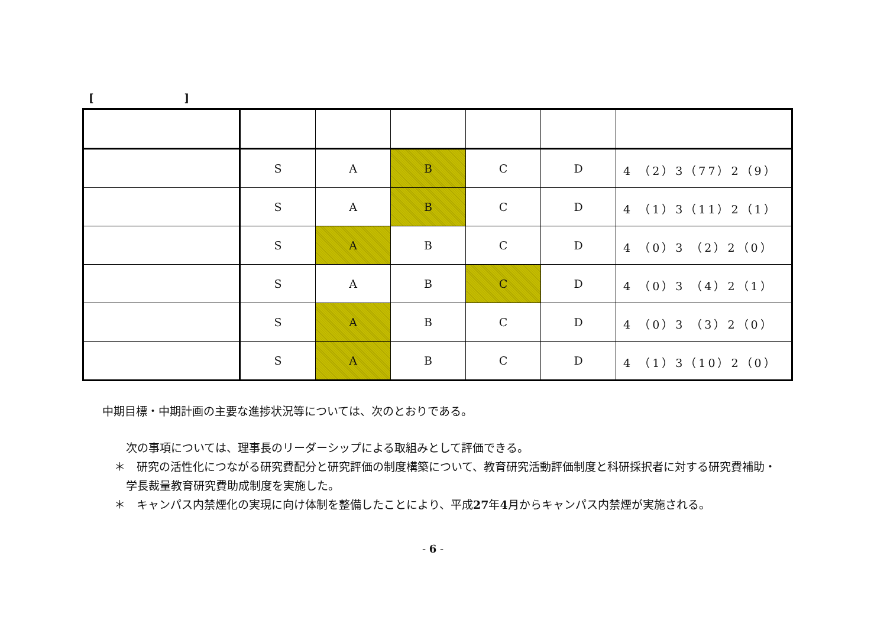[]
| | S | A | B | C | D | 4 （2）3（77）2（9） |
| | S | A | B | C | D | 4 （1）3（11）2（1） |
| | S | A | B | C | D | 4 （0）3 （2）2（0） |
| | S | A | B | C | D | 4 （0）3 （4）2（1） |
| | S | A | B | C | D | 4 （0）3 （3）2（0） |
| | S | A | B | C | D | 4 （1）3（10）2（0） |
中期目標・中期計画の主要な進捗状況等については、次のとおりである。
次の事項については、理事長のリーダーシップによる取組みとして評価できる。
＊　研究の活性化につながる研究費配分と研究評価の制度構築について、教育研究活動評価制度と科研採択者に対する研究費補助・学長裁量教育研究費助成制度を実施した。
＊　キャンパス内禁煙化の実現に向け体制を整備したことにより、平成27年4月からキャンパス内禁煙が実施される。
- 6 -